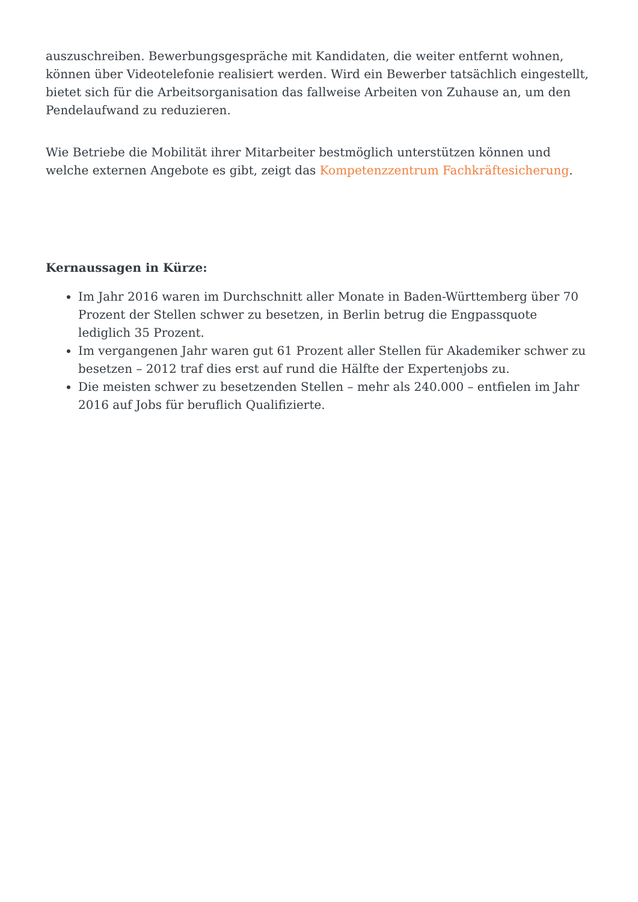auszuschreiben. Bewerbungsgespräche mit Kandidaten, die weiter entfernt wohnen, können über Videotelefonie realisiert werden. Wird ein Bewerber tatsächlich eingestellt, bietet sich für die Arbeitsorganisation das fallweise Arbeiten von Zuhause an, um den Pendelaufwand zu reduzieren.
Wie Betriebe die Mobilität ihrer Mitarbeiter bestmöglich unterstützen können und welche externen Angebote es gibt, zeigt das Kompetenzzentrum Fachkräftesicherung.
Kernaussagen in Kürze:
Im Jahr 2016 waren im Durchschnitt aller Monate in Baden-Württemberg über 70 Prozent der Stellen schwer zu besetzen, in Berlin betrug die Engpassquote lediglich 35 Prozent.
Im vergangenen Jahr waren gut 61 Prozent aller Stellen für Akademiker schwer zu besetzen – 2012 traf dies erst auf rund die Hälfte der Expertenjobs zu.
Die meisten schwer zu besetzenden Stellen – mehr als 240.000 – entfielen im Jahr 2016 auf Jobs für beruflich Qualifizierte.